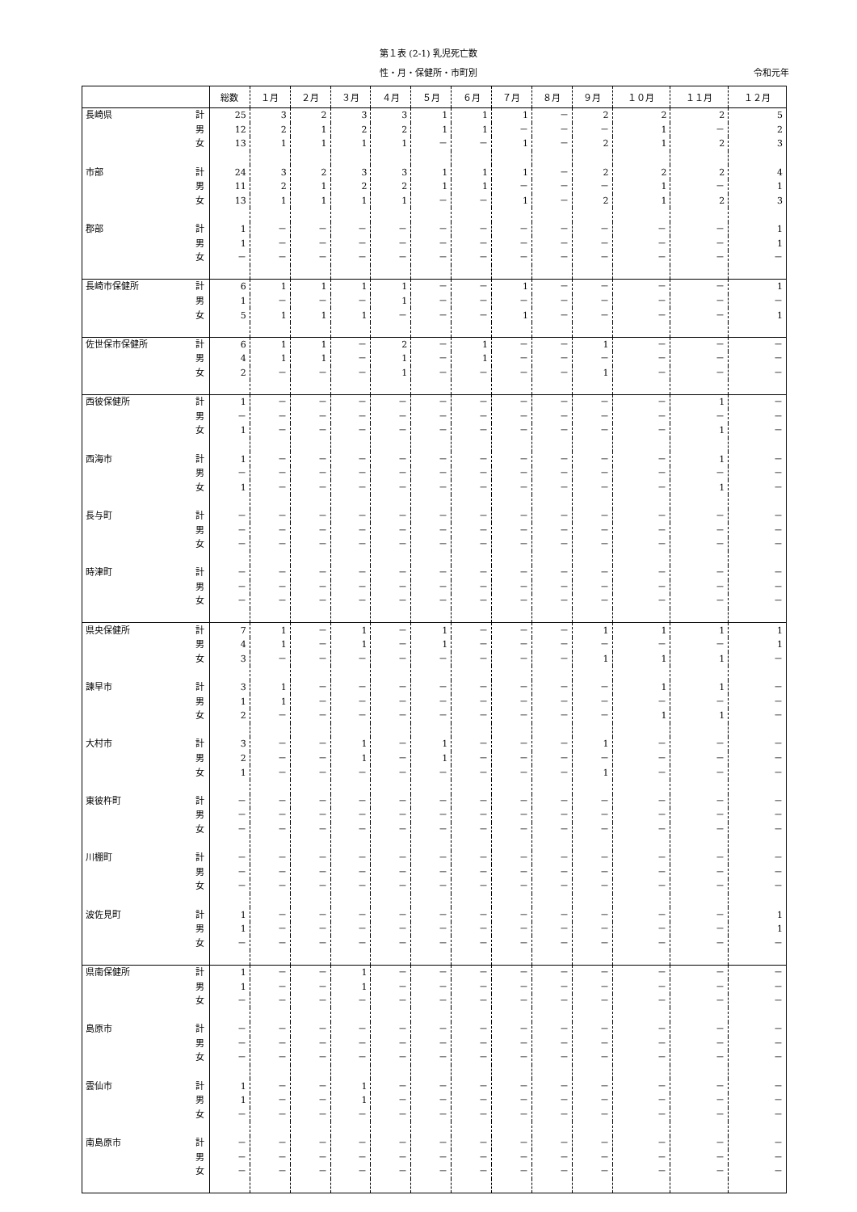第１表 (2-1) 乳児死亡数
性・月・保健所・市町別
令和元年
| | | 総数 | １月 | ２月 | ３月 | ４月 | ５月 | ６月 | ７月 | ８月 | ９月 | １０月 | １１月 | １２月 |
| --- | --- | --- | --- | --- | --- | --- | --- | --- | --- | --- | --- | --- | --- | --- |
| 長崎県 | 計 | 25 | 3 | 2 | 3 | 3 | 1 | 1 | 1 | － | 2 | 2 | 2 | 5 |
| | 男 | 12 | 2 | 1 | 2 | 2 | 1 | 1 | － | － | － | 1 | － | 2 |
| | 女 | 13 | 1 | 1 | 1 | 1 | － | － | 1 | － | 2 | 1 | 2 | 3 |
| 市部 | 計 | 24 | 3 | 2 | 3 | 3 | 1 | 1 | 1 | － | 2 | 2 | 2 | 4 |
| | 男 | 11 | 2 | 1 | 2 | 2 | 1 | 1 | － | － | － | 1 | － | 1 |
| | 女 | 13 | 1 | 1 | 1 | 1 | － | － | 1 | － | 2 | 1 | 2 | 3 |
| 郡部 | 計 | 1 | － | － | － | － | － | － | － | － | － | － | － | 1 |
| | 男 | 1 | － | － | － | － | － | － | － | － | － | － | － | 1 |
| | 女 | － | － | － | － | － | － | － | － | － | － | － | － | － |
| 長崎市保健所 | 計 | 6 | 1 | 1 | 1 | 1 | － | － | 1 | － | － | － | － | 1 |
| | 男 | 1 | － | － | － | 1 | － | － | － | － | － | － | － | － |
| | 女 | 5 | 1 | 1 | 1 | － | － | － | 1 | － | － | － | － | 1 |
| 佐世保市保健所 | 計 | 6 | 1 | 1 | － | 2 | － | 1 | － | － | 1 | － | － | － |
| | 男 | 4 | 1 | 1 | － | 1 | － | 1 | － | － | － | － | － | － |
| | 女 | 2 | － | － | － | 1 | － | － | － | － | 1 | － | － | － |
| 西彼保健所 | 計 | 1 | － | － | － | － | － | － | － | － | － | － | 1 | － |
| | 男 | － | － | － | － | － | － | － | － | － | － | － | － | － |
| | 女 | 1 | － | － | － | － | － | － | － | － | － | － | 1 | － |
| 西海市 | 計 | 1 | － | － | － | － | － | － | － | － | － | － | 1 | － |
| | 男 | － | － | － | － | － | － | － | － | － | － | － | － | － |
| | 女 | 1 | － | － | － | － | － | － | － | － | － | － | 1 | － |
| 長与町 | 計 | － | － | － | － | － | － | － | － | － | － | － | － | － |
| | 男 | － | － | － | － | － | － | － | － | － | － | － | － | － |
| | 女 | － | － | － | － | － | － | － | － | － | － | － | － | － |
| 時津町 | 計 | － | － | － | － | － | － | － | － | － | － | － | － | － |
| | 男 | － | － | － | － | － | － | － | － | － | － | － | － | － |
| | 女 | － | － | － | － | － | － | － | － | － | － | － | － | － |
| 県央保健所 | 計 | 7 | 1 | － | 1 | － | 1 | － | － | － | 1 | 1 | 1 | 1 |
| | 男 | 4 | 1 | － | 1 | － | 1 | － | － | － | － | － | － | 1 |
| | 女 | 3 | － | － | － | － | － | － | － | － | 1 | 1 | 1 | － |
| 諫早市 | 計 | 3 | 1 | － | － | － | － | － | － | － | － | 1 | 1 | － |
| | 男 | 1 | 1 | － | － | － | － | － | － | － | － | － | － | － |
| | 女 | 2 | － | － | － | － | － | － | － | － | － | 1 | 1 | － |
| 大村市 | 計 | 3 | － | － | 1 | － | 1 | － | － | － | 1 | － | － | － |
| | 男 | 2 | － | － | 1 | － | 1 | － | － | － | － | － | － | － |
| | 女 | 1 | － | － | － | － | － | － | － | － | 1 | － | － | － |
| 東彼杵町 | 計 | － | － | － | － | － | － | － | － | － | － | － | － | － |
| | 男 | － | － | － | － | － | － | － | － | － | － | － | － | － |
| | 女 | － | － | － | － | － | － | － | － | － | － | － | － | － |
| 川棚町 | 計 | － | － | － | － | － | － | － | － | － | － | － | － | － |
| | 男 | － | － | － | － | － | － | － | － | － | － | － | － | － |
| | 女 | － | － | － | － | － | － | － | － | － | － | － | － | － |
| 波佐見町 | 計 | 1 | － | － | － | － | － | － | － | － | － | － | － | 1 |
| | 男 | 1 | － | － | － | － | － | － | － | － | － | － | － | 1 |
| | 女 | － | － | － | － | － | － | － | － | － | － | － | － | － |
| 県南保健所 | 計 | 1 | － | － | 1 | － | － | － | － | － | － | － | － | － |
| | 男 | 1 | － | － | 1 | － | － | － | － | － | － | － | － | － |
| | 女 | － | － | － | － | － | － | － | － | － | － | － | － | － |
| 島原市 | 計 | － | － | － | － | － | － | － | － | － | － | － | － | － |
| | 男 | － | － | － | － | － | － | － | － | － | － | － | － | － |
| | 女 | － | － | － | － | － | － | － | － | － | － | － | － | － |
| 雲仙市 | 計 | 1 | － | － | 1 | － | － | － | － | － | － | － | － | － |
| | 男 | 1 | － | － | 1 | － | － | － | － | － | － | － | － | － |
| | 女 | － | － | － | － | － | － | － | － | － | － | － | － | － |
| 南島原市 | 計 | － | － | － | － | － | － | － | － | － | － | － | － | － |
| | 男 | － | － | － | － | － | － | － | － | － | － | － | － | － |
| | 女 | － | － | － | － | － | － | － | － | － | － | － | － | － |